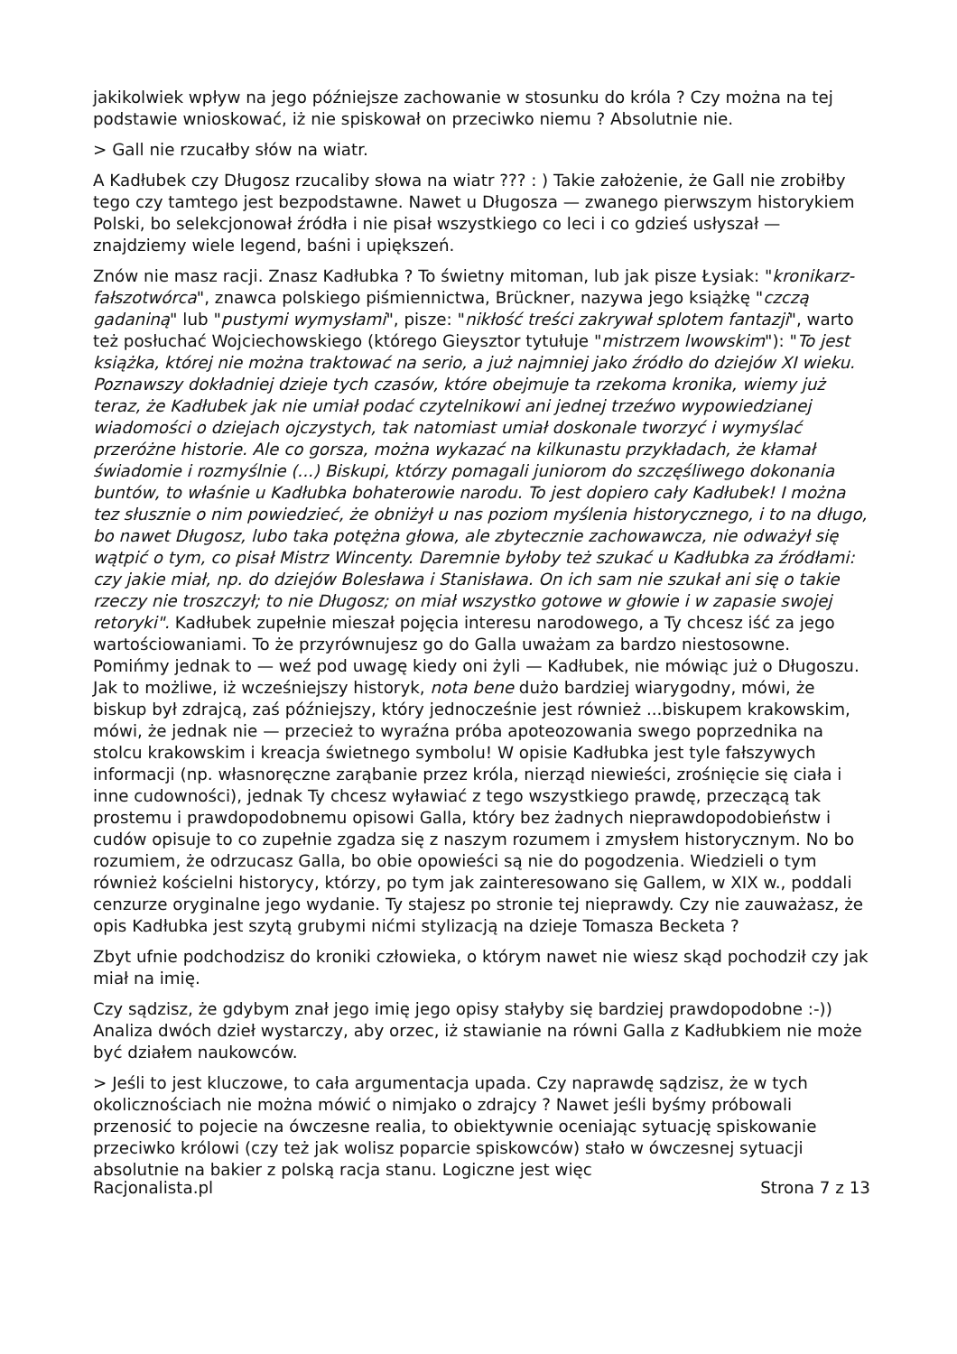jakikolwiek wpływ na jego późniejsze zachowanie w stosunku do króla ? Czy można na tej podstawie wnioskować, iż nie spiskował on przeciwko niemu ? Absolutnie nie.
> Gall nie rzucałby słów na wiatr.
A Kadłubek czy Długosz rzucaliby słowa na wiatr ??? : ) Takie założenie, że Gall nie zrobiłby tego czy tamtego jest bezpodstawne. Nawet u Długosza — zwanego pierwszym historykiem Polski, bo selekcjonował źródła i nie pisał wszystkiego co leci i co gdzieś usłyszał — znajdziemy wiele legend, baśni i upiększeń.
Znów nie masz racji. Znasz Kadłubka ? To świetny mitoman, lub jak pisze Łysiak: "kronikarz-fałszotwórca", znawca polskiego piśmiennictwa, Brückner, nazywa jego książkę "czczą gadaniną" lub "pustymi wymysłami", pisze: "nikłość treści zakrywał splotem fantazji", warto też posłuchać Wojciechowskiego (którego Gieysztor tytułuje "mistrzem lwowskim"): "To jest książka, której nie można traktować na serio, a już najmniej jako źródło do dziejów XI wieku. Poznawszy dokładniej dzieje tych czasów, które obejmuje ta rzekoma kronika, wiemy już teraz, że Kadłubek jak nie umiał podać czytelnikowi ani jednej trzeźwo wypowiedzianej wiadomości o dziejach ojczystych, tak natomiast umiał doskonale tworzyć i wymyślać przeróżne historie. Ale co gorsza, można wykazać na kilkunastu przykładach, że kłamał świadomie i rozmyślnie (...) Biskupi, którzy pomagali juniorom do szczęśliwego dokonania buntów, to właśnie u Kadłubka bohaterowie narodu. To jest dopiero cały Kadłubek! I można tez słusznie o nim powiedzieć, że obniżył u nas poziom myślenia historycznego, i to na długo, bo nawet Długosz, lubo taka potężna głowa, ale zbytecznie zachowawcza, nie odważył się wątpić o tym, co pisał Mistrz Wincenty. Daremnie byłoby też szukać u Kadłubka za źródłami: czy jakie miał, np. do dziejów Bolesława i Stanisława. On ich sam nie szukał ani się o takie rzeczy nie troszczył; to nie Długosz; on miał wszystko gotowe w głowie i w zapasie swojej retoryki". Kadłubek zupełnie mieszał pojęcia interesu narodowego, a Ty chcesz iść za jego wartościowaniami. To że przyrównujesz go do Galla uważam za bardzo niestosowne. Pomińmy jednak to — weź pod uwagę kiedy oni żyli — Kadłubek, nie mówiąc już o Długoszu. Jak to możliwe, iż wcześniejszy historyk, nota bene dużo bardziej wiarygodny, mówi, że biskup był zdrajcą, zaś późniejszy, który jednocześnie jest również ...biskupem krakowskim, mówi, że jednak nie — przecież to wyraźna próba apoteozowania swego poprzednika na stolcu krakowskim i kreacja świetnego symbolu! W opisie Kadłubka jest tyle fałszywych informacji (np. własnoręczne zarąbanie przez króla, nierząd niewieści, zrośnięcie się ciała i inne cudowności), jednak Ty chcesz wyławiać z tego wszystkiego prawdę, przeczącą tak prostemu i prawdopodobnemu opisowi Galla, który bez żadnych nieprawdopodobieństw i cudów opisuje to co zupełnie zgadza się z naszym rozumem i zmysłem historycznym. No bo rozumiem, że odrzucasz Galla, bo obie opowieści są nie do pogodzenia. Wiedzieli o tym również kościelni historycy, którzy, po tym jak zainteresowano się Gallem, w XIX w., poddali cenzurze oryginalne jego wydanie. Ty stajesz po stronie tej nieprawdy. Czy nie zauważasz, że opis Kadłubka jest szytą grubymi nićmi stylizacją na dzieje Tomasza Becketa ?
Zbyt ufnie podchodzisz do kroniki człowieka, o którym nawet nie wiesz skąd pochodził czy jak miał na imię.
Czy sądzisz, że gdybym znał jego imię jego opisy stałyby się bardziej prawdopodobne :-)) Analiza dwóch dzieł wystarczy, aby orzec, iż stawianie na równi Galla z Kadłubkiem nie może być działem naukowców.
> Jeśli to jest kluczowe, to cała argumentacja upada. Czy naprawdę sądzisz, że w tych okolicznościach nie można mówić o nimjako o zdrajcy ? Nawet jeśli byśmy próbowali przenosić to pojecie na ówczesne realia, to obiektywnie oceniając sytuację spiskowanie przeciwko królowi (czy też jak wolisz poparcie spiskowców) stało w ówczesnej sytuacji absolutnie na bakier z polską racja stanu. Logiczne jest więc
Racjonalista.pl Strona 7 z 13